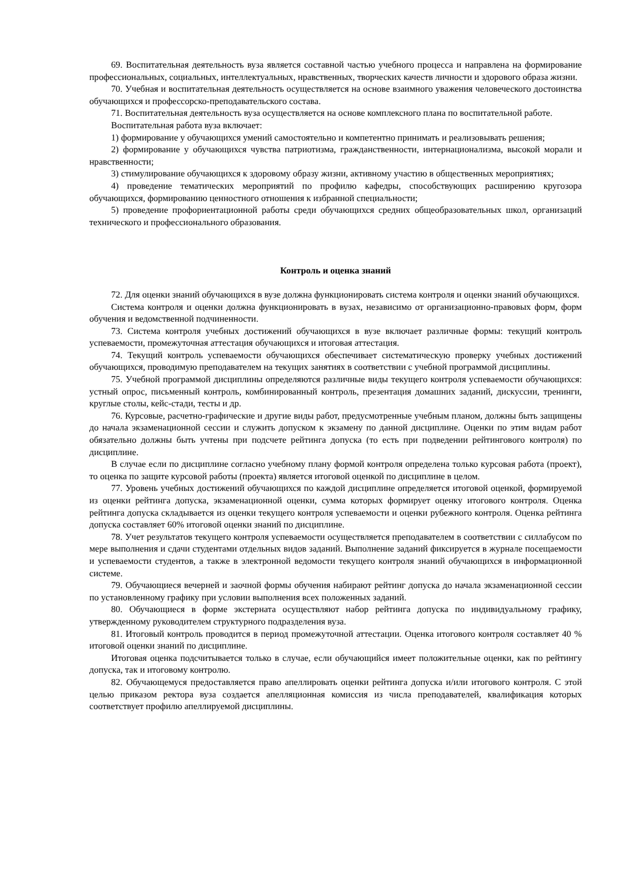69. Воспитательная деятельность вуза является составной частью учебного процесса и направлена на формирование профессиональных, социальных, интеллектуальных, нравственных, творческих качеств личности и здорового образа жизни.
70. Учебная и воспитательная деятельность осуществляется на основе взаимного уважения человеческого достоинства обучающихся и профессорско-преподавательского состава.
71. Воспитательная деятельность вуза осуществляется на основе комплексного плана по воспитательной работе.
Воспитательная работа вуза включает:
1) формирование у обучающихся умений самостоятельно и компетентно принимать и реализовывать решения;
2) формирование у обучающихся чувства патриотизма, гражданственности, интернационализма, высокой морали и нравственности;
3) стимулирование обучающихся к здоровому образу жизни, активному участию в общественных мероприятиях;
4) проведение тематических мероприятий по профилю кафедры, способствующих расширению кругозора обучающихся, формированию ценностного отношения к избранной специальности;
5) проведение профориентационной работы среди обучающихся средних общеобразовательных школ, организаций технического и профессионального образования.
Контроль и оценка знаний
72. Для оценки знаний обучающихся в вузе должна функционировать система контроля и оценки знаний обучающихся.
Система контроля и оценки должна функционировать в вузах, независимо от организационно-правовых форм, форм обучения и ведомственной подчиненности.
73. Система контроля учебных достижений обучающихся в вузе включает различные формы: текущий контроль успеваемости, промежуточная аттестация обучающихся и итоговая аттестация.
74. Текущий контроль успеваемости обучающихся обеспечивает систематическую проверку учебных достижений обучающихся, проводимую преподавателем на текущих занятиях в соответствии с учебной программой дисциплины.
75. Учебной программой дисциплины определяются различные виды текущего контроля успеваемости обучающихся: устный опрос, письменный контроль, комбинированный контроль, презентация домашних заданий, дискуссии, тренинги, круглые столы, кейс-стади, тесты и др.
76. Курсовые, расчетно-графические и другие виды работ, предусмотренные учебным планом, должны быть защищены до начала экзаменационной сессии и служить допуском к экзамену по данной дисциплине. Оценки по этим видам работ обязательно должны быть учтены при подсчете рейтинга допуска (то есть при подведении рейтингового контроля) по дисциплине.
В случае если по дисциплине согласно учебному плану формой контроля определена только курсовая работа (проект), то оценка по защите курсовой работы (проекта) является итоговой оценкой по дисциплине в целом.
77. Уровень учебных достижений обучающихся по каждой дисциплине определяется итоговой оценкой, формируемой из оценки рейтинга допуска, экзаменационной оценки, сумма которых формирует оценку итогового контроля. Оценка рейтинга допуска складывается из оценки текущего контроля успеваемости и оценки рубежного контроля. Оценка рейтинга допуска составляет 60% итоговой оценки знаний по дисциплине.
78. Учет результатов текущего контроля успеваемости осуществляется преподавателем в соответствии с силлабусом по мере выполнения и сдачи студентами отдельных видов заданий. Выполнение заданий фиксируется в журнале посещаемости и успеваемости студентов, а также в электронной ведомости текущего контроля знаний обучающихся в информационной системе.
79. Обучающиеся вечерней и заочной формы обучения набирают рейтинг допуска до начала экзаменационной сессии по установленному графику при условии выполнения всех положенных заданий.
80. Обучающиеся в форме экстерната осуществляют набор рейтинга допуска по индивидуальному графику, утвержденному руководителем структурного подразделения вуза.
81. Итоговый контроль проводится в период промежуточной аттестации. Оценка итогового контроля составляет 40 % итоговой оценки знаний по дисциплине.
Итоговая оценка подсчитывается только в случае, если обучающийся имеет положительные оценки, как по рейтингу допуска, так и итоговому контролю.
82. Обучающемуся предоставляется право апеллировать оценки рейтинга допуска и/или итогового контроля. С этой целью приказом ректора вуза создается апелляционная комиссия из числа преподавателей, квалификация которых соответствует профилю апеллируемой дисциплины.